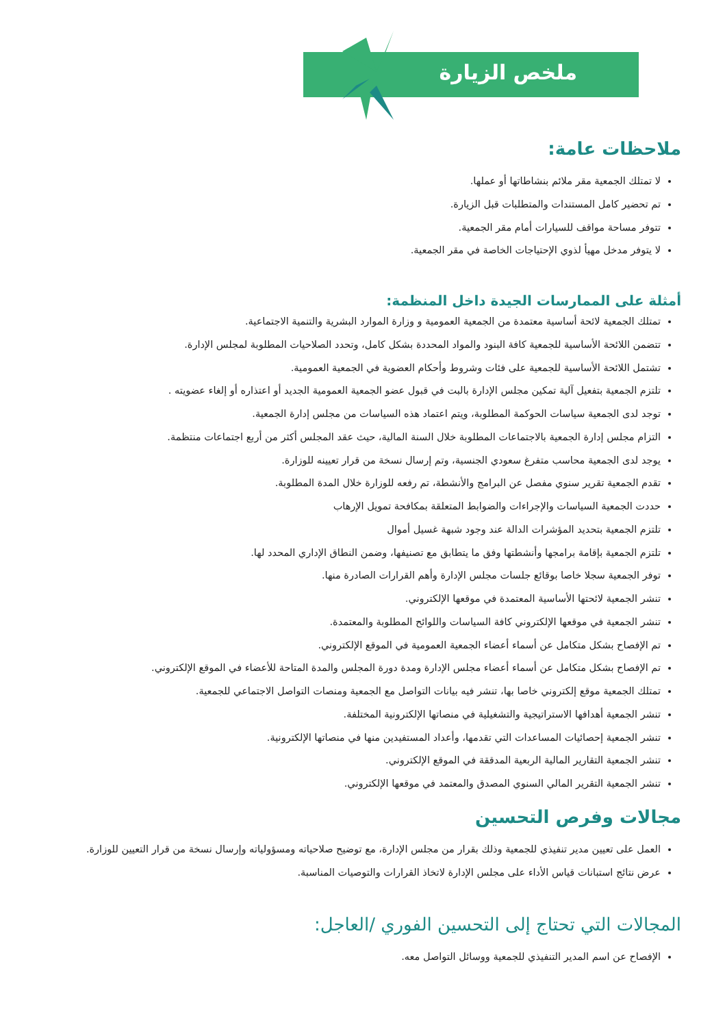ملخص الزيارة
ملاحظات عامة:
لا تمتلك الجمعية مقر ملائم بنشاطاتها أو عملها.
تم تحضير كامل المستندات والمتطلبات قبل الزيارة.
تتوفر مساحة مواقف للسيارات أمام مقر الجمعية.
لا يتوفر مدخل مهيأ لذوي الإحتياجات الخاصة في مقر الجمعية.
أمثلة على الممارسات الجيدة داخل المنظمة:
تمتلك الجمعية لائحة أساسية معتمدة من الجمعية العمومية و وزارة الموارد البشرية والتنمية الاجتماعية.
تتضمن اللائحة الأساسية للجمعية كافة البنود والمواد المحددة بشكل كامل، وتحدد الصلاحيات المطلوبة لمجلس الإدارة.
تشتمل اللائحة الأساسية للجمعية على فئات وشروط وأحكام العضوية في الجمعية العمومية.
تلتزم الجمعية بتفعيل آلية تمكين مجلس الإدارة بالبت في قبول عضو الجمعية العمومية الجديد أو اعتذاره أو إلغاء عضويته .
توجد لدى الجمعية سياسات الحوكمة المطلوبة، ويتم اعتماد هذه السياسات من مجلس إدارة الجمعية.
التزام مجلس إدارة الجمعية بالاجتماعات المطلوبة خلال السنة المالية، حيث عقد المجلس أكثر من أربع اجتماعات منتظمة.
يوجد لدى الجمعية محاسب متفرغ سعودي الجنسية، وتم إرسال نسخة من قرار تعيينه للوزارة.
تقدم الجمعية تقرير سنوي مفصل عن البرامج والأنشطة، تم رفعه للوزارة خلال المدة المطلوبة.
حددت الجمعية السياسات والإجراءات والضوابط المتعلقة بمكافحة تمويل الإرهاب
تلتزم الجمعية بتحديد المؤشرات الدالة عند وجود شبهة غسيل أموال
تلتزم الجمعية بإقامة برامجها وأنشطتها وفق ما يتطابق مع تصنيفها، وضمن النطاق الإداري المحدد لها.
توفر الجمعية سجلا خاصا بوقائع جلسات مجلس الإدارة وأهم القرارات الصادرة منها.
تنشر الجمعية لائحتها الأساسية المعتمدة في موقعها الإلكتروني.
تنشر الجمعية في موقعها الإلكتروني كافة السياسات واللوائح المطلوبة والمعتمدة.
تم الإفصاح بشكل متكامل عن أسماء أعضاء الجمعية العمومية في الموقع الإلكتروني.
تم الإفصاح بشكل متكامل عن أسماء أعضاء مجلس الإدارة ومدة دورة المجلس والمدة المتاحة للأعضاء في الموقع الإلكتروني.
تمتلك الجمعية موقع إلكتروني خاصا بها، تنشر فيه بيانات التواصل مع الجمعية ومنصات التواصل الاجتماعي للجمعية.
تنشر الجمعية أهدافها الاستراتيجية والتشغيلية في منصاتها الإلكترونية المختلفة.
تنشر الجمعية إحصائيات المساعدات التي تقدمها، وأعداد المستفيدين منها في منصاتها الإلكترونية.
تنشر الجمعية التقارير المالية الربعية المدققة في الموقع الإلكتروني.
تنشر الجمعية التقرير المالي السنوي المصدق والمعتمد في موقعها الإلكتروني.
مجالات وفرص التحسين
العمل على تعيين مدير تنفيذي للجمعية وذلك بقرار من مجلس الإدارة، مع توضيح صلاحياته ومسؤولياته وإرسال نسخة من قرار التعيين للوزارة.
عرض نتائج استبانات قياس الأداء على مجلس الإدارة لاتخاذ القرارات والتوصيات المناسبة.
المجالات التي تحتاج إلى التحسين الفوري /العاجل:
الإفصاح عن اسم المدير التنفيذي للجمعية ووسائل التواصل معه.